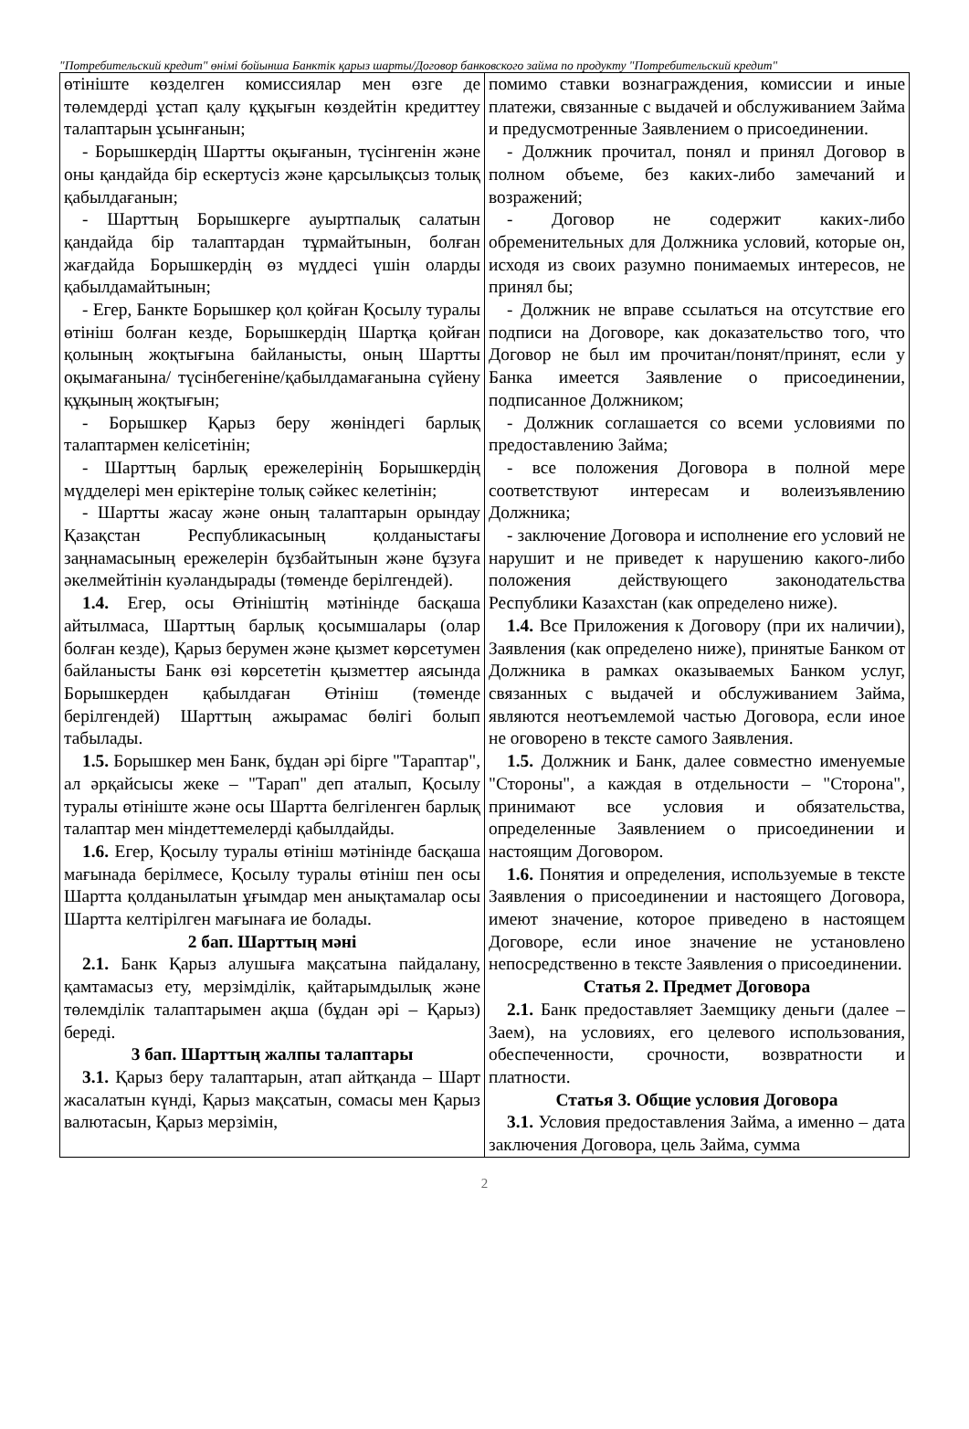"Потребительский кредит" өнімі бойынша Банктік қарыз шарты/Договор банковского займа по продукту "Потребительский кредит"
| өтініште көзделген комиссиялар мен өзге де төлемдерді ұстап қалу құқығын көздейтін кредиттеу талаптарын ұсынғанын; - Борышкердің Шартты оқығанын, түсінгенін және оны қандайда бір ескертусіз және қарсылықсыз толық қабылдағанын; - Шарттың Борышкерге ауыртпалық салатын қандайда бір талаптардан тұрмайтынын, болған жағдайда Борышкердің өз мүддесі үшін оларды қабылдамайтынын; - Егер, Банкте Борышкер қол қойған Қосылу туралы өтініш болған кезде, Борышкердің Шартқа қойған қолының жоқтығына байланысты, оның Шартты оқымағанына/ түсінбегеніне/қабылдамағанына сүйену құқының жоқтығын; - Борышкер Қарыз беру жөніндегі барлық талаптармен келісетінін; - Шарттың барлық ережелерінің Борышкердің мүдделері мен еріктеріне толық сәйкес келетінін; - Шартты жасау және оның талаптарын орындау Қазақстан Республикасының қолданыстағы заңнамасының ережелерін бұзбайтынын және бұзуға әкелмейтінін куәландырады (төменде берілгендей). 1.4. Егер, осы Өтініштің мәтінінде басқаша айтылмаса, Шарттың барлық қосымшалары (олар болған кезде), Қарыз берумен және қызмет көрсетумен байланысты Банк өзі көрсететін қызметтер аясында Борышкерден қабылдаған Өтініш (төменде берілгендей) Шарттың ажырамас бөлігі болып табылады. 1.5. Борышкер мен Банк, бұдан әрі бірге "Тараптар", ал әрқайсысы жеке – "Тарап" деп аталып, Қосылу туралы өтініште және осы Шартта белгіленген барлық талаптар мен міндеттемелерді қабылдайды. 1.6. Егер, Қосылу туралы өтініш мәтінінде басқаша мағынада берілмесе, Қосылу туралы өтініш пен осы Шартта қолданылатын ұғымдар мен анықтамалар осы Шартта келтірілген мағынаға ие болады. 2 бап. Шарттың мәні 2.1. Банк Қарыз алушыға мақсатына пайдалану, қамтамасыз ету, мерзімділік, қайтарымдылық және төлемділік талаптарымен ақша (бұдан әрі – Қарыз) береді. 3 бап. Шарттың жалпы талаптары 3.1. Қарыз беру талаптарын, атап айтқанда – Шарт жасалатын күнді, Қарыз мақсатын, сомасы мен Қарыз валютасын, Қарыз мерзімін, | помимо ставки вознаграждения, комиссии и иные платежи, связанные с выдачей и обслуживанием Займа и предусмотренные Заявлением о присоединении. - Должник прочитал, понял и принял Договор в полном объеме, без каких-либо замечаний и возражений; - Договор не содержит каких-либо обременительных для Должника условий, которые он, исходя из своих разумно понимаемых интересов, не принял бы; - Должник не вправе ссылаться на отсутствие его подписи на Договоре, как доказательство того, что Договор не был им прочитан/понят/принят, если у Банка имеется Заявление о присоединении, подписанное Должником; - Должник соглашается со всеми условиями по предоставлению Займа; - все положения Договора в полной мере соответствуют интересам и волеизъявлению Должника; - заключение Договора и исполнение его условий не нарушит и не приведет к нарушению какого-либо положения действующего законодательства Республики Казахстан (как определено ниже). 1.4. Все Приложения к Договору (при их наличии), Заявления (как определено ниже), принятые Банком от Должника в рамках оказываемых Банком услуг, связанных с выдачей и обслуживанием Займа, являются неотъемлемой частью Договора, если иное не оговорено в тексте самого Заявления. 1.5. Должник и Банк, далее совместно именуемые "Стороны", а каждая в отдельности – "Сторона", принимают все условия и обязательства, определенные Заявлением о присоединении и настоящим Договором. 1.6. Понятия и определения, используемые в тексте Заявления о присоединении и настоящего Договора, имеют значение, которое приведено в настоящем Договоре, если иное значение не установлено непосредственно в тексте Заявления о присоединении. Статья 2. Предмет Договора 2.1. Банк предоставляет Заемщику деньги (далее – Заем), на условиях, его целевого использования, обеспеченности, срочности, возвратности и платности. Статья 3. Общие условия Договора 3.1. Условия предоставления Займа, а именно – дата заключения Договора, цель Займа, сумма |
2